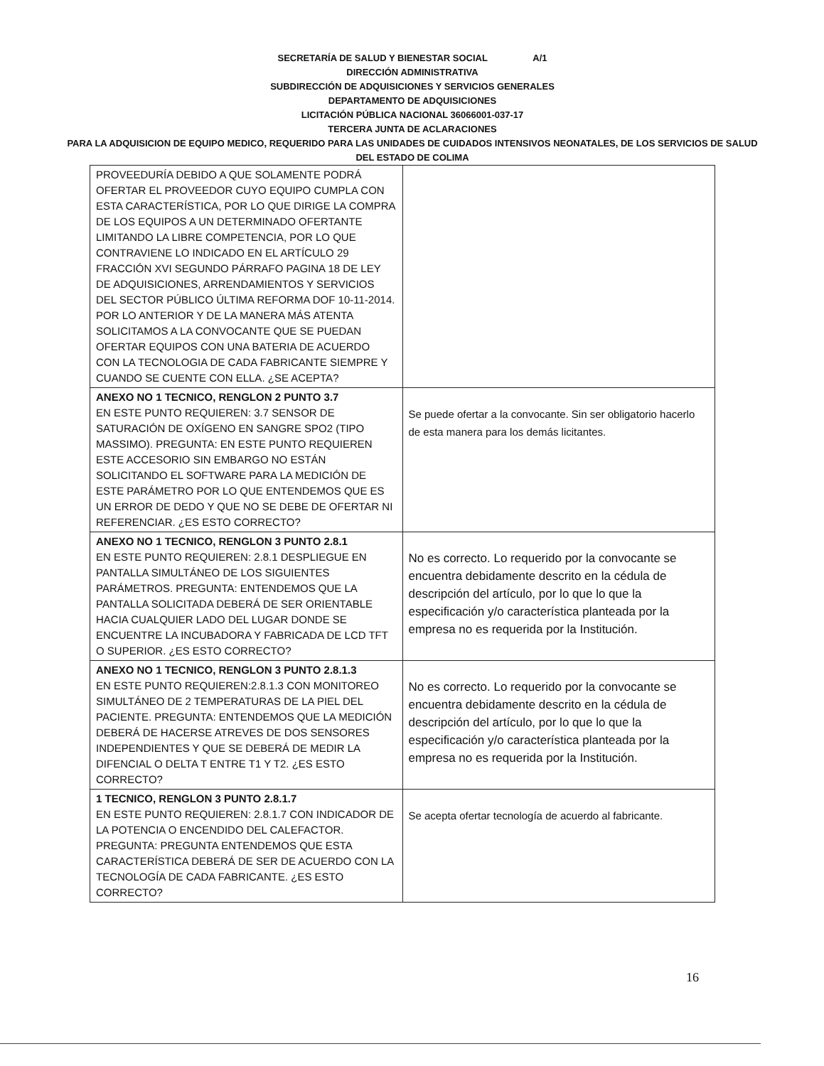SECRETARÍA DE SALUD Y BIENESTAR SOCIAL A/1
DIRECCIÓN ADMINISTRATIVA
SUBDIRECCIÓN DE ADQUISICIONES Y SERVICIOS GENERALES
DEPARTAMENTO DE ADQUISICIONES
LICITACIÓN PÚBLICA NACIONAL 36066001-037-17
TERCERA JUNTA DE ACLARACIONES
PARA LA ADQUISICION DE EQUIPO MEDICO, REQUERIDO PARA LAS UNIDADES DE CUIDADOS INTENSIVOS NEONATALES, DE LOS SERVICIOS DE SALUD DEL ESTADO DE COLIMA
| PROVEEDURÍA DEBIDO A QUE SOLAMENTE PODRÁ OFERTAR EL PROVEEDOR CUYO EQUIPO CUMPLA CON ESTA CARACTERÍSTICA, POR LO QUE DIRIGE LA COMPRA DE LOS EQUIPOS A UN DETERMINADO OFERTANTE LIMITANDO LA LIBRE COMPETENCIA, POR LO QUE CONTRAVIENE LO INDICADO EN EL ARTÍCULO 29 FRACCIÓN XVI SEGUNDO PÁRRAFO PAGINA 18 DE LEY DE ADQUISICIONES, ARRENDAMIENTOS Y SERVICIOS DEL SECTOR PÚBLICO ÚLTIMA REFORMA DOF 10-11-2014. POR LO ANTERIOR Y DE LA MANERA MÁS ATENTA SOLICITAMOS A LA CONVOCANTE QUE SE PUEDAN OFERTAR EQUIPOS CON UNA BATERIA DE ACUERDO CON LA TECNOLOGIA DE CADA FABRICANTE SIEMPRE Y CUANDO SE CUENTE CON ELLA. ¿SE ACEPTA? | |
| ANEXO NO 1 TECNICO, RENGLON 2 PUNTO 3.7 EN ESTE PUNTO REQUIEREN: 3.7 SENSOR DE SATURACIÓN DE OXÍGENO EN SANGRE SPO2 (TIPO MASSIMO). PREGUNTA: EN ESTE PUNTO REQUIEREN ESTE ACCESORIO SIN EMBARGO NO ESTÁN SOLICITANDO EL SOFTWARE PARA LA MEDICIÓN DE ESTE PARÁMETRO POR LO QUE ENTENDEMOS QUE ES UN ERROR DE DEDO Y QUE NO SE DEBE DE OFERTAR NI REFERENCIAR. ¿ES ESTO CORRECTO? | Se puede ofertar a la convocante. Sin ser obligatorio hacerlo de esta manera para los demás licitantes. |
| ANEXO NO 1 TECNICO, RENGLON 3 PUNTO 2.8.1 EN ESTE PUNTO REQUIEREN: 2.8.1 DESPLIEGUE EN PANTALLA SIMULTÁNEO DE LOS SIGUIENTES PARÁMETROS. PREGUNTA: ENTENDEMOS QUE LA PANTALLA SOLICITADA DEBERÁ DE SER ORIENTABLE HACIA CUALQUIER LADO DEL LUGAR DONDE SE ENCUENTRE LA INCUBADORA Y FABRICADA DE LCD TFT O SUPERIOR. ¿ES ESTO CORRECTO? | No es correcto. Lo requerido por la convocante se encuentra debidamente descrito en la cédula de descripción del artículo, por lo que lo que la especificación y/o característica planteada por la empresa no es requerida por la Institución. |
| ANEXO NO 1 TECNICO, RENGLON 3 PUNTO 2.8.1.3 EN ESTE PUNTO REQUIEREN:2.8.1.3 CON MONITOREO SIMULTÁNEO DE 2 TEMPERATURAS DE LA PIEL DEL PACIENTE. PREGUNTA: ENTENDEMOS QUE LA MEDICIÓN DEBERÁ DE HACERSE ATREVES DE DOS SENSORES INDEPENDIENTES Y QUE SE DEBERÁ DE MEDIR LA DIFENCIAL O DELTA T ENTRE T1 Y T2. ¿ES ESTO CORRECTO? | No es correcto. Lo requerido por la convocante se encuentra debidamente descrito en la cédula de descripción del artículo, por lo que lo que la especificación y/o característica planteada por la empresa no es requerida por la Institución. |
| 1 TECNICO, RENGLON 3 PUNTO 2.8.1.7 EN ESTE PUNTO REQUIEREN: 2.8.1.7 CON INDICADOR DE LA POTENCIA O ENCENDIDO DEL CALEFACTOR. PREGUNTA: PREGUNTA ENTENDEMOS QUE ESTA CARACTERÍSTICA DEBERÁ DE SER DE ACUERDO CON LA TECNOLOGÍA DE CADA FABRICANTE. ¿ES ESTO CORRECTO? | Se acepta ofertar tecnología de acuerdo al fabricante. |
16